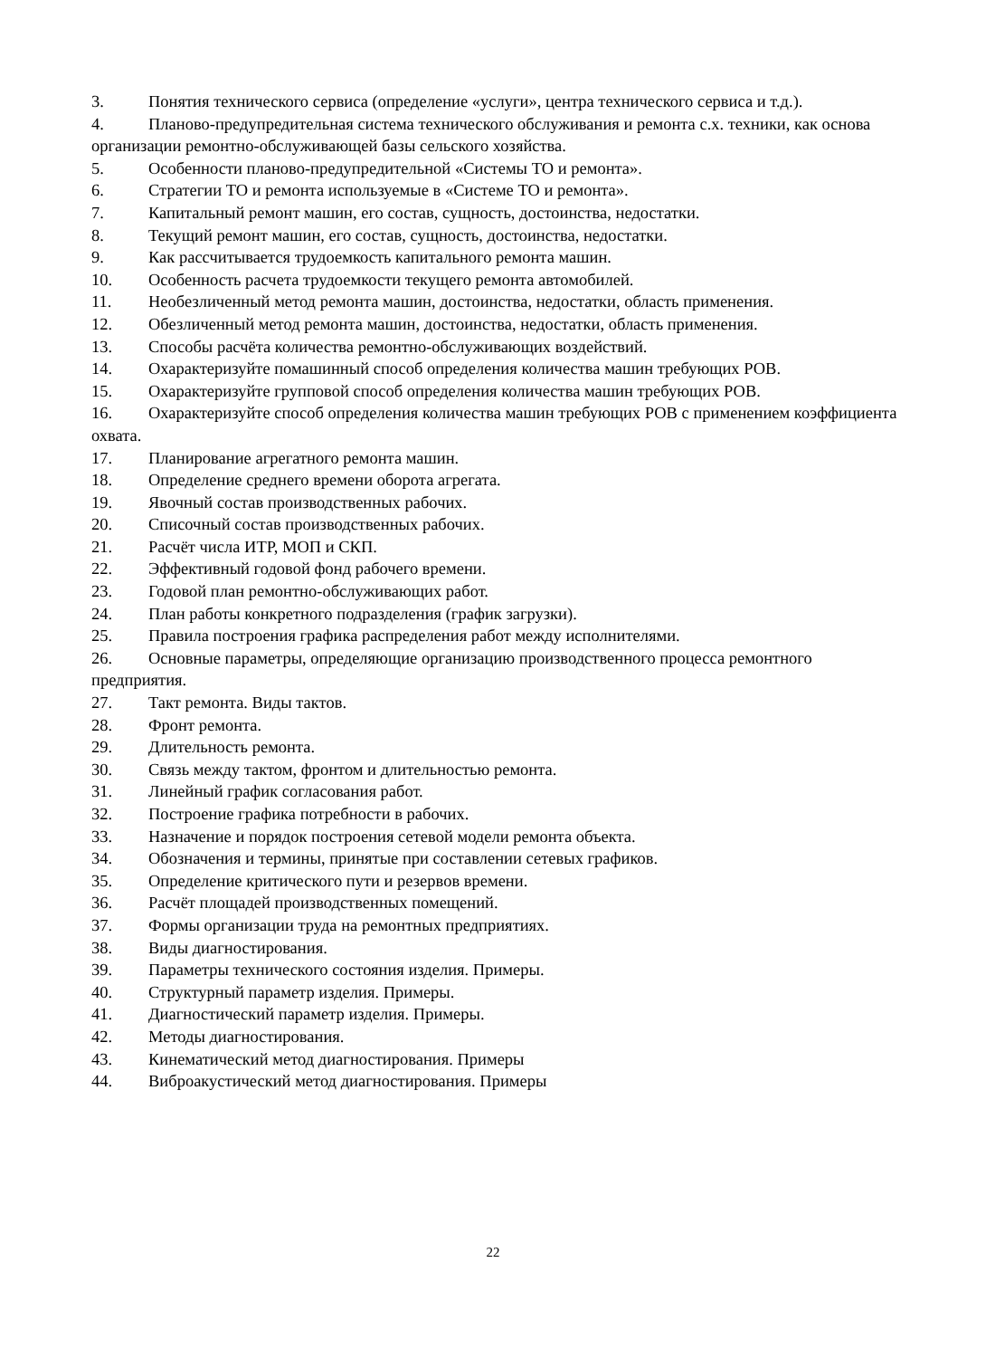3. Понятия технического сервиса (определение «услуги», центра технического сервиса и т.д.).
4. Планово-предупредительная система технического обслуживания и ремонта с.х. техники, как основа организации ремонтно-обслуживающей базы сельского хозяйства.
5. Особенности планово-предупредительной «Системы ТО и ремонта».
6. Стратегии ТО и ремонта используемые в «Системе ТО и ремонта».
7. Капитальный ремонт машин, его состав, сущность, достоинства, недостатки.
8. Текущий ремонт машин, его состав, сущность, достоинства, недостатки.
9. Как рассчитывается трудоемкость капитального ремонта машин.
10. Особенность расчета трудоемкости текущего ремонта автомобилей.
11. Необезличенный метод ремонта машин, достоинства, недостатки, область применения.
12. Обезличенный метод ремонта машин, достоинства, недостатки, область применения.
13. Способы расчёта количества ремонтно-обслуживающих воздействий.
14. Охарактеризуйте помашинный способ определения количества машин требующих РОВ.
15. Охарактеризуйте групповой способ определения количества машин требующих РОВ.
16. Охарактеризуйте способ определения количества машин требующих РОВ с применением коэффициента охвата.
17. Планирование агрегатного ремонта машин.
18. Определение среднего времени оборота агрегата.
19. Явочный состав производственных рабочих.
20. Списочный состав производственных рабочих.
21. Расчёт числа ИТР, МОП и СКП.
22. Эффективный годовой фонд рабочего времени.
23. Годовой план ремонтно-обслуживающих работ.
24. План работы конкретного подразделения (график загрузки).
25. Правила построения графика распределения работ между исполнителями.
26. Основные параметры, определяющие организацию производственного процесса ремонтного предприятия.
27. Такт ремонта. Виды тактов.
28. Фронт ремонта.
29. Длительность ремонта.
30. Связь между тактом, фронтом и длительностью ремонта.
31. Линейный график согласования работ.
32. Построение графика потребности в рабочих.
33. Назначение и порядок построения сетевой модели ремонта объекта.
34. Обозначения и термины, принятые при составлении сетевых графиков.
35. Определение критического пути и резервов времени.
36. Расчёт площадей производственных помещений.
37. Формы организации труда на ремонтных предприятиях.
38. Виды диагностирования.
39. Параметры технического состояния изделия. Примеры.
40. Структурный параметр изделия. Примеры.
41. Диагностический параметр изделия. Примеры.
42. Методы диагностирования.
43. Кинематический метод диагностирования. Примеры
44. Виброакустический метод диагностирования. Примеры
22